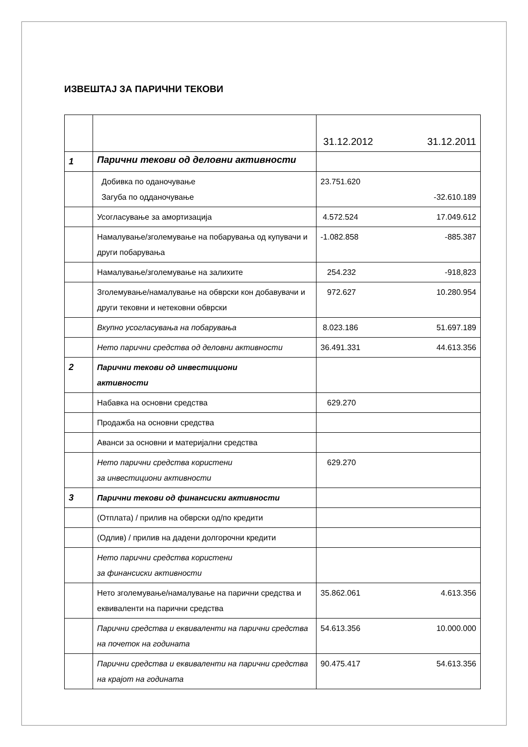ИЗВЕШТАЈ ЗА ПАРИЧНИ ТЕКОВИ
| | | 31.12.2012 31.12.2011 |
| 1 | Парични текови од деловни активности | |
| | Добивка по оданочување Загуба по одданочување | 23.751.620 -32.610.189 |
| | Усогласување за амортизација | 4.572.524 17.049.612 |
| | Намалување/зголемување на побарувања од купувачи и други побарувања | -1.082.858 -885.387 |
| | Намалување/зголемување на залихите | 254.232 -918,823 |
| | Зголемување/намалување на обврски кон добавувачи и други тековни и нетековни обврски | 972.627 10.280.954 |
| | Вкупно усогласувања на побарувања | 8.023.186 51.697.189 |
| | Нето парични средства од деловни активности | 36.491.331 44.613.356 |
| 2 | Парични текови од инвестициони активности | |
| | Набавка на основни средства | 629.270 |
| | Продажба на основни средства | |
| | Аванси за основни и материјални средства | |
| | Нето парични средства користени за инвестициони активности | 629.270 |
| 3 | Парични текови од финансиски активности | |
| | (Отплата) / прилив на обврски од/по кредити | |
| | (Одлив) / прилив на дадени долгорочни кредити | |
| | Нето парични средства користени за финансиски активности | |
| | Нето зголемување/намалување на парични средства и еквиваленти на парични средства | 35.862.061 4.613.356 |
| | Парични средства и еквиваленти на парични средства на почеток на годината | 54.613.356 10.000.000 |
| | Парични средства и еквиваленти на парични средства на крајот на годината | 90.475.417 54.613.356 |